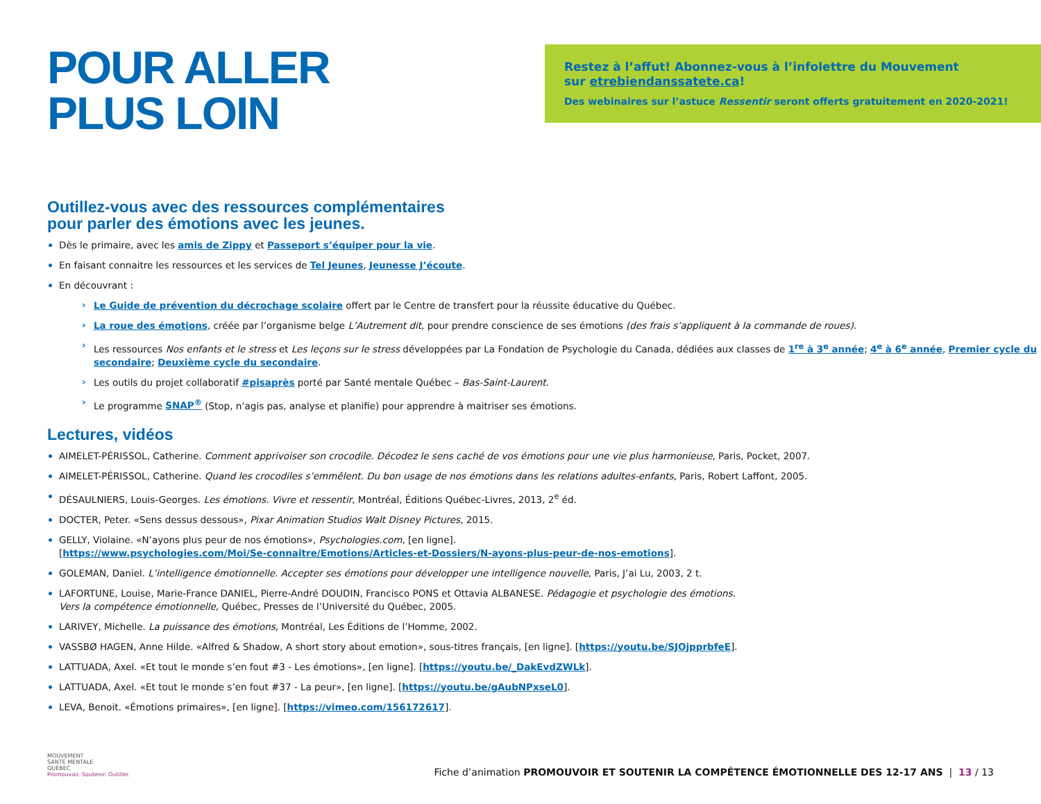POUR ALLER
PLUS LOIN
Restez à l’affut! Abonnez-vous à l’infolettre du Mouvement
sur etrebiendanssatete.ca!
Des webinaires sur l’astuce Ressentir seront offerts gratuitement en 2020-2021!
Outillez-vous avec des ressources complémentaires
pour parler des émotions avec les jeunes.
Dès le primaire, avec les amis de Zippy et Passeport s’équiper pour la vie.
En faisant connaitre les ressources et les services de Tel Jeunes, Jeunesse J’écoute.
En découvrant :
Le Guide de prévention du décrochage scolaire offert par le Centre de transfert pour la réussite éducative du Québec.
La roue des émotions, créée par l’organisme belge L’Autrement dit, pour prendre conscience de ses émotions (des frais s’appliquent à la commande de roues).
Les ressources Nos enfants et le stress et Les leçons sur le stress développées par La Fondation de Psychologie du Canada, dédiées aux classes de 1<sup>re</sup> à 3<sup>e</sup> année; 4<sup>e</sup> à 6<sup>e</sup> année, Premier cycle du secondaire; Deuxième cycle du secondaire.
Les outils du projet collaboratif #pisaprès porté par Santé mentale Québec – Bas-Saint-Laurent.
Le programme SNAP<sup>®</sup> (Stop, n’agis pas, analyse et planifie) pour apprendre à maitriser ses émotions.
Lectures, vidéos
AIMELET-PÉRISSOL, Catherine. Comment apprivoiser son crocodile. Décodez le sens caché de vos émotions pour une vie plus harmonieuse, Paris, Pocket, 2007.
AIMELET-PÉRISSOL, Catherine. Quand les crocodiles s’emmêlent. Du bon usage de nos émotions dans les relations adultes-enfants, Paris, Robert Laffont, 2005.
DÉSAULNIERS, Louis-Georges. Les émotions. Vivre et ressentir, Montréal, Éditions Québec-Livres, 2013, 2<sup>e</sup> éd.
DOCTER, Peter. «Sens dessus dessous», Pixar Animation Studios Walt Disney Pictures, 2015.
GELLY, Violaine. «N’ayons plus peur de nos émotions», Psychologies.com, [en ligne].
[https://www.psychologies.com/Moi/Se-connaitre/Emotions/Articles-et-Dossiers/N-ayons-plus-peur-de-nos-emotions].
GOLEMAN, Daniel. L’intelligence émotionnelle. Accepter ses émotions pour développer une intelligence nouvelle, Paris, J’ai Lu, 2003, 2 t.
LAFORTUNE, Louise, Marie-France DANIEL, Pierre-André DOUDIN, Francisco PONS et Ottavia ALBANESE. Pédagogie et psychologie des émotions.
Vers la compétence émotionnelle, Québec, Presses de l’Université du Québec, 2005.
LARIVEY, Michelle. La puissance des émotions, Montréal, Les Éditions de l’Homme, 2002.
VASSBØ HAGEN, Anne Hilde. «Alfred & Shadow, A short story about emotion», sous-titres français, [en ligne]. [https://youtu.be/SJOjpprbfeE].
LATTUADA, Axel. «Et tout le monde s’en fout #3 - Les émotions», [en ligne]. [https://youtu.be/_DakEvdZWLk].
LATTUADA, Axel. «Et tout le monde s’en fout #37 - La peur», [en ligne]. [https://youtu.be/gAubNPxseL0].
LEVA, Benoit. «Émotions primaires», [en ligne]. [https://vimeo.com/156172617].
MOUVEMENT
SANTÉ MENTALE
QUÉBEC
Promouvoir. Soutenir. Outiller.
Fiche d’animation PROMOUVOIR ET SOUTENIR LA COMPÉTENCE ÉMOTIONNELLE DES 12-17 ANS | 13 / 13